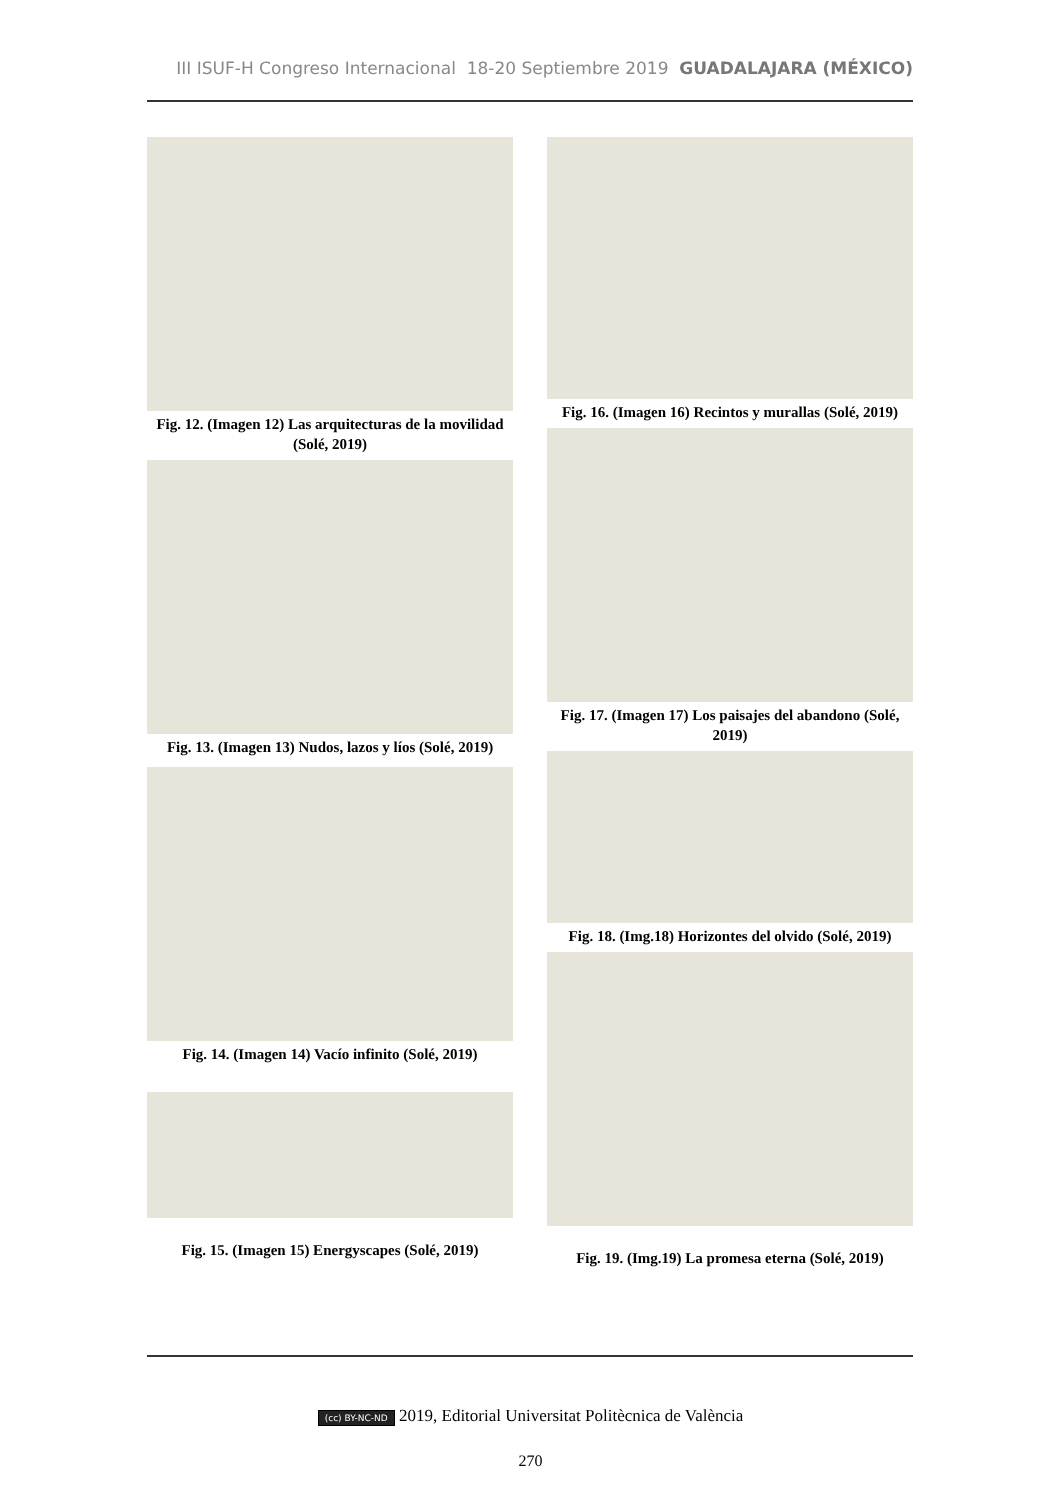III ISUF-H Congreso Internacional 18-20 Septiembre 2019 GUADALAJARA (MÉXICO)
Fig. 12. (Imagen 12) Las arquitecturas de la movilidad (Solé, 2019)
Fig. 13. (Imagen 13) Nudos, lazos y líos (Solé, 2019)
Fig. 14. (Imagen 14) Vacío infinito (Solé, 2019)
Fig. 15. (Imagen 15) Energyscapes (Solé, 2019)
Fig. 16. (Imagen 16) Recintos y murallas (Solé, 2019)
Fig. 17. (Imagen 17) Los paisajes del abandono (Solé, 2019)
Fig. 18. (Img.18) Horizontes del olvido (Solé, 2019)
Fig. 19. (Img.19) La promesa eterna (Solé, 2019)
(cc) BY-NC-ND 2019, Editorial Universitat Politècnica de València
270